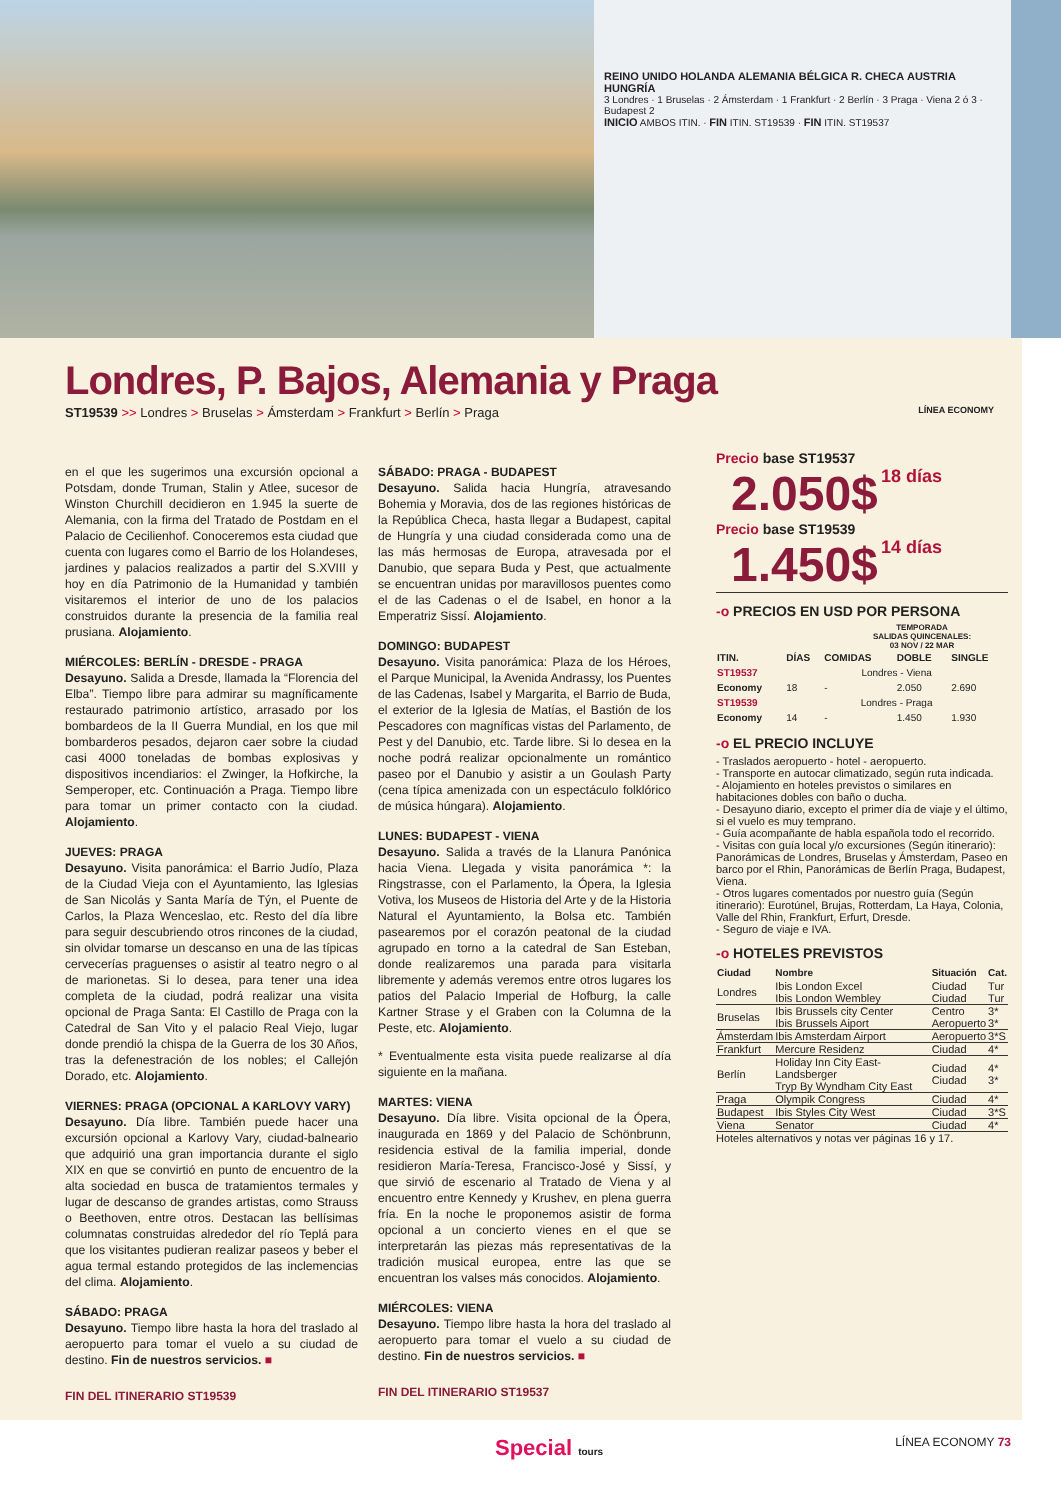REINO UNIDO HOLANDA ALEMANIA BÉLGICA R. CHECA AUSTRIA HUNGRÍA
3 Londres · 1 Bruselas · 2 Ámsterdam · 1 Frankfurt · 2 Berlín · 3 Praga · Viena 2 ó 3 · Budapest 2
INICIO AMBOS ITIN. · FIN ITIN. ST19539 · FIN ITIN. ST19537
Londres, P. Bajos, Alemania y Praga
ST19539 >> Londres > Bruselas > Ámsterdam > Frankfurt > Berlín > Praga LÍNEA ECONOMY
en el que les sugerimos una excursión opcional a Potsdam, donde Truman, Stalin y Atlee, sucesor de Winston Churchill decidieron en 1.945 la suerte de Alemania, con la firma del Tratado de Postdam en el Palacio de Cecilienhof. Conoceremos esta ciudad que cuenta con lugares como el Barrio de los Holandeses, jardines y palacios realizados a partir del S.XVIII y hoy en día Patrimonio de la Humanidad y también visitaremos el interior de uno de los palacios construidos durante la presencia de la familia real prusiana. Alojamiento.
MIÉRCOLES: BERLÍN - DRESDE - PRAGA
Desayuno. Salida a Dresde, llamada la “Florencia del Elba”. Tiempo libre para admirar su magníficamente restaurado patrimonio artístico, arrasado por los bombardeos de la II Guerra Mundial, en los que mil bombarderos pesados, dejaron caer sobre la ciudad casi 4000 toneladas de bombas explosivas y dispositivos incendiarios: el Zwinger, la Hofkirche, la Semperoper, etc. Continuación a Praga. Tiempo libre para tomar un primer contacto con la ciudad. Alojamiento.
JUEVES: PRAGA
Desayuno. Visita panorámica: el Barrio Judío, Plaza de la Ciudad Vieja con el Ayuntamiento, las Iglesias de San Nicolás y Santa María de Týn, el Puente de Carlos, la Plaza Wenceslao, etc. Resto del día libre para seguir descubriendo otros rincones de la ciudad, sin olvidar tomarse un descanso en una de las típicas cervecerías praguenses o asistir al teatro negro o al de marionetas. Si lo desea, para tener una idea completa de la ciudad, podrá realizar una visita opcional de Praga Santa: El Castillo de Praga con la Catedral de San Vito y el palacio Real Viejo, lugar donde prendió la chispa de la Guerra de los 30 Años, tras la defenestración de los nobles; el Callejón Dorado, etc. Alojamiento.
VIERNES: PRAGA (OPCIONAL A KARLOVY VARY)
Desayuno. Día libre. También puede hacer una excursión opcional a Karlovy Vary, ciudad-balneario que adquirió una gran importancia durante el siglo XIX en que se convirtió en punto de encuentro de la alta sociedad en busca de tratamientos termales y lugar de descanso de grandes artistas, como Strauss o Beethoven, entre otros. Destacan las bellísimas columnatas construidas alrededor del río Teplá para que los visitantes pudieran realizar paseos y beber el agua termal estando protegidos de las inclemencias del clima. Alojamiento.
SÁBADO: PRAGA
Desayuno. Tiempo libre hasta la hora del traslado al aeropuerto para tomar el vuelo a su ciudad de destino. Fin de nuestros servicios. ■
FIN DEL ITINERARIO ST19539
SÁBADO: PRAGA - BUDAPEST
Desayuno. Salida hacia Hungría, atravesando Bohemia y Moravia, dos de las regiones históricas de la República Checa, hasta llegar a Budapest, capital de Hungría y una ciudad considerada como una de las más hermosas de Europa, atravesada por el Danubio, que separa Buda y Pest, que actualmente se encuentran unidas por maravillosos puentes como el de las Cadenas o el de Isabel, en honor a la Emperatriz Sissí. Alojamiento.
DOMINGO: BUDAPEST
Desayuno. Visita panorámica: Plaza de los Héroes, el Parque Municipal, la Avenida Andrassy, los Puentes de las Cadenas, Isabel y Margarita, el Barrio de Buda, el exterior de la Iglesia de Matías, el Bastión de los Pescadores con magníficas vistas del Parlamento, de Pest y del Danubio, etc. Tarde libre. Si lo desea en la noche podrá realizar opcionalmente un romántico paseo por el Danubio y asistir a un Goulash Party (cena típica amenizada con un espectáculo folklórico de música húngara). Alojamiento.
LUNES: BUDAPEST - VIENA
Desayuno. Salida a través de la Llanura Panónica hacia Viena. Llegada y visita panorámica *: la Ringstrasse, con el Parlamento, la Ópera, la Iglesia Votiva, los Museos de Historia del Arte y de la Historia Natural el Ayuntamiento, la Bolsa etc. También pasearemos por el corazón peatonal de la ciudad agrupado en torno a la catedral de San Esteban, donde realizaremos una parada para visitarla libremente y además veremos entre otros lugares los patios del Palacio Imperial de Hofburg, la calle Kartner Strase y el Graben con la Columna de la Peste, etc. Alojamiento.
* Eventualmente esta visita puede realizarse al día siguiente en la mañana.
MARTES: VIENA
Desayuno. Día libre. Visita opcional de la Ópera, inaugurada en 1869 y del Palacio de Schönbrunn, residencia estival de la familia imperial, donde residieron María-Teresa, Francisco-José y Sissí, y que sirvió de escenario al Tratado de Viena y al encuentro entre Kennedy y Krushev, en plena guerra fría. En la noche le proponemos asistir de forma opcional a un concierto vienes en el que se interpretarán las piezas más representativas de la tradición musical europea, entre las que se encuentran los valses más conocidos. Alojamiento.
MIÉRCOLES: VIENA
Desayuno. Tiempo libre hasta la hora del traslado al aeropuerto para tomar el vuelo a su ciudad de destino. Fin de nuestros servicios. ■
FIN DEL ITINERARIO ST19537
Precio base ST19537
2.050$ 18 días
Precio base ST19539
1.450$ 14 días
-o PRECIOS EN USD POR PERSONA
TEMPORADA
SALIDAS QUINCENALES:
03 NOV / 22 MAR
| ITIN. | DÍAS | COMIDAS | DOBLE | SINGLE |
| --- | --- | --- | --- | --- |
| ST19537 | Londres - Viena | | | |
| Economy | 18 | - | 2.050 | 2.690 |
| ST19539 | Londres - Praga | | | |
| Economy | 14 | - | 1.450 | 1.930 |
-o EL PRECIO INCLUYE
- Traslados aeropuerto - hotel - aeropuerto.
- Transporte en autocar climatizado, según ruta indicada.
- Alojamiento en hoteles previstos o similares en habitaciones dobles con baño o ducha.
- Desayuno diario, excepto el primer día de viaje y el último, si el vuelo es muy temprano.
- Guía acompañante de habla española todo el recorrido.
- Visitas con guía local y/o excursiones (Según itinerario): Panorámicas de Londres, Bruselas y Ámsterdam, Paseo en barco por el Rhin, Panorámicas de Berlín Praga, Budapest, Viena.
- Otros lugares comentados por nuestro guía (Según itinerario): Eurotúnel, Brujas, Rotterdam, La Haya, Colonia, Valle del Rhin, Frankfurt, Erfurt, Dresde.
- Seguro de viaje e IVA.
-o HOTELES PREVISTOS
| Ciudad | Nombre | Situación | Cat. |
| --- | --- | --- | --- |
| Londres | Ibis London Excel Ibis London Wembley | Ciudad Ciudad | Tur Tur |
| Bruselas | Ibis Brussels city Center Ibis Brussels Aiport | Centro Aeropuerto | 3* 3* |
| Ámsterdam | Ibis Amsterdam Airport | Aeropuerto | 3*S |
| Frankfurt | Mercure Residenz | Ciudad | 4* |
| Berlín | Holiday Inn City East-Landsberger Tryp By Wyndham City East | Ciudad Ciudad | 4* 3* |
| Praga | Olympik Congress | Ciudad | 4* |
| Budapest | Ibis Styles City West | Ciudad | 3*S |
| Viena | Senator | Ciudad | 4* |
Hoteles alternativos y notas ver páginas 16 y 17.
Special tours LÍNEA ECONOMY 73